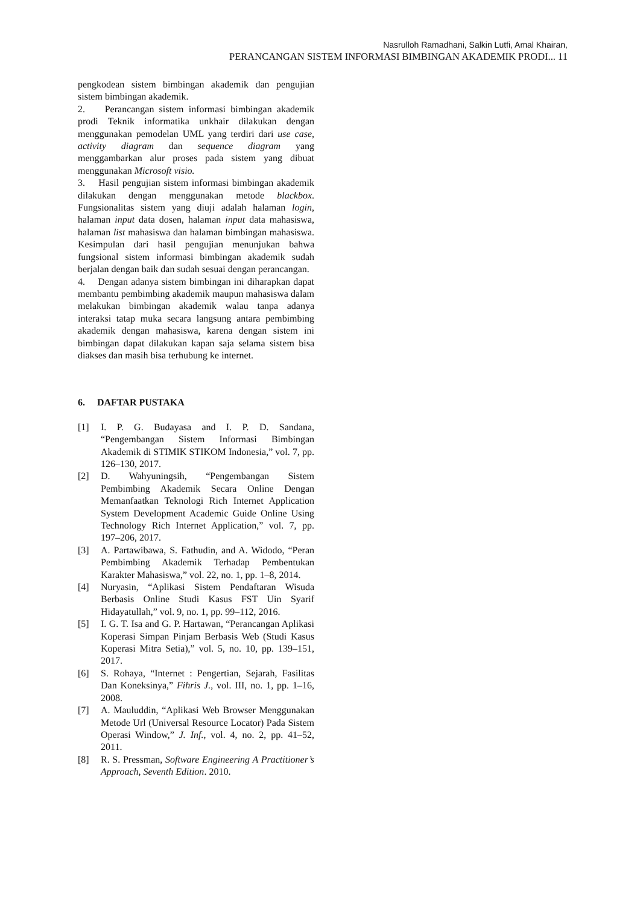Nasrulloh Ramadhani, Salkin Lutfi, Amal Khairan,
PERANCANGAN SISTEM INFORMASI BIMBINGAN AKADEMIK PRODI... 11
pengkodean sistem bimbingan akademik dan pengujian sistem bimbingan akademik.
2. Perancangan sistem informasi bimbingan akademik prodi Teknik informatika unkhair dilakukan dengan menggunakan pemodelan UML yang terdiri dari use case, activity diagram dan sequence diagram yang menggambarkan alur proses pada sistem yang dibuat menggunakan Microsoft visio.
3. Hasil pengujian sistem informasi bimbingan akademik dilakukan dengan menggunakan metode blackbox. Fungsionalitas sistem yang diuji adalah halaman login, halaman input data dosen, halaman input data mahasiswa, halaman list mahasiswa dan halaman bimbingan mahasiswa. Kesimpulan dari hasil pengujian menunjukan bahwa fungsional sistem informasi bimbingan akademik sudah berjalan dengan baik dan sudah sesuai dengan perancangan.
4. Dengan adanya sistem bimbingan ini diharapkan dapat membantu pembimbing akademik maupun mahasiswa dalam melakukan bimbingan akademik walau tanpa adanya interaksi tatap muka secara langsung antara pembimbing akademik dengan mahasiswa, karena dengan sistem ini bimbingan dapat dilakukan kapan saja selama sistem bisa diakses dan masih bisa terhubung ke internet.
6. DAFTAR PUSTAKA
[1] I. P. G. Budayasa and I. P. D. Sandana, “Pengembangan Sistem Informasi Bimbingan Akademik di STIMIK STIKOM Indonesia,” vol. 7, pp. 126–130, 2017.
[2] D. Wahyuningsih, “Pengembangan Sistem Pembimbing Akademik Secara Online Dengan Memanfaatkan Teknologi Rich Internet Application System Development Academic Guide Online Using Technology Rich Internet Application,” vol. 7, pp. 197–206, 2017.
[3] A. Partawibawa, S. Fathudin, and A. Widodo, “Peran Pembimbing Akademik Terhadap Pembentukan Karakter Mahasiswa,” vol. 22, no. 1, pp. 1–8, 2014.
[4] Nuryasin, “Aplikasi Sistem Pendaftaran Wisuda Berbasis Online Studi Kasus FST Uin Syarif Hidayatullah,” vol. 9, no. 1, pp. 99–112, 2016.
[5] I. G. T. Isa and G. P. Hartawan, “Perancangan Aplikasi Koperasi Simpan Pinjam Berbasis Web (Studi Kasus Koperasi Mitra Setia),” vol. 5, no. 10, pp. 139–151, 2017.
[6] S. Rohaya, “Internet : Pengertian, Sejarah, Fasilitas Dan Koneksinya,” Fihris J., vol. III, no. 1, pp. 1–16, 2008.
[7] A. Mauluddin, “Aplikasi Web Browser Menggunakan Metode Url (Universal Resource Locator) Pada Sistem Operasi Window,” J. Inf., vol. 4, no. 2, pp. 41–52, 2011.
[8] R. S. Pressman, Software Engineering A Practitioner’s Approach, Seventh Edition. 2010.